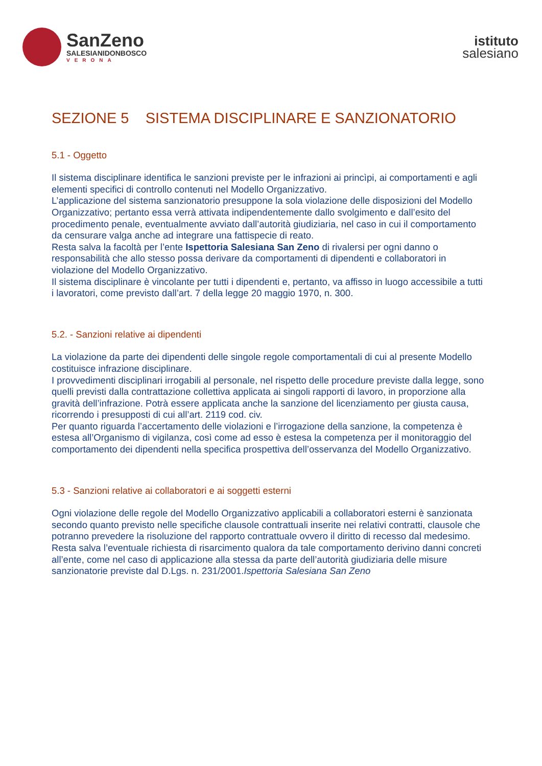SanZeno
SALESIANIDONBOSCO
VERONA
istituto
salesiano
SEZIONE 5 SISTEMA DISCIPLINARE E SANZIONATORIO
5.1 - Oggetto
Il sistema disciplinare identifica le sanzioni previste per le infrazioni ai princìpi, ai comportamenti e agli elementi specifici di controllo contenuti nel Modello Organizzativo.
L’applicazione del sistema sanzionatorio presuppone la sola violazione delle disposizioni del Modello Organizzativo; pertanto essa verrà attivata indipendentemente dallo svolgimento e dall’esito del procedimento penale, eventualmente avviato dall’autorità giudiziaria, nel caso in cui il comportamento da censurare valga anche ad integrare una fattispecie di reato.
Resta salva la facoltà per l’ente Ispettoria Salesiana San Zeno di rivalersi per ogni danno o responsabilità che allo stesso possa derivare da comportamenti di dipendenti e collaboratori in violazione del Modello Organizzativo.
Il sistema disciplinare è vincolante per tutti i dipendenti e, pertanto, va affisso in luogo accessibile a tutti i lavoratori, come previsto dall’art. 7 della legge 20 maggio 1970, n. 300.
5.2. - Sanzioni relative ai dipendenti
La violazione da parte dei dipendenti delle singole regole comportamentali di cui al presente Modello costituisce infrazione disciplinare.
I provvedimenti disciplinari irrogabili al personale, nel rispetto delle procedure previste dalla legge, sono quelli previsti dalla contrattazione collettiva applicata ai singoli rapporti di lavoro, in proporzione alla gravità dell’infrazione. Potrà essere applicata anche la sanzione del licenziamento per giusta causa, ricorrendo i presupposti di cui all’art. 2119 cod. civ.
Per quanto riguarda l’accertamento delle violazioni e l’irrogazione della sanzione, la competenza è estesa all’Organismo di vigilanza, così come ad esso è estesa la competenza per il monitoraggio del comportamento dei dipendenti nella specifica prospettiva dell’osservanza del Modello Organizzativo.
5.3 - Sanzioni relative ai collaboratori e ai soggetti esterni
Ogni violazione delle regole del Modello Organizzativo applicabili a collaboratori esterni è sanzionata secondo quanto previsto nelle specifiche clausole contrattuali inserite nei relativi contratti, clausole che potranno prevedere la risoluzione del rapporto contrattuale ovvero il diritto di recesso dal medesimo.
Resta salva l’eventuale richiesta di risarcimento qualora da tale comportamento derivino danni concreti all’ente, come nel caso di applicazione alla stessa da parte dell’autorità giudiziaria delle misure sanzionatorie previste dal D.Lgs. n. 231/2001.Ispettoria Salesiana San Zeno